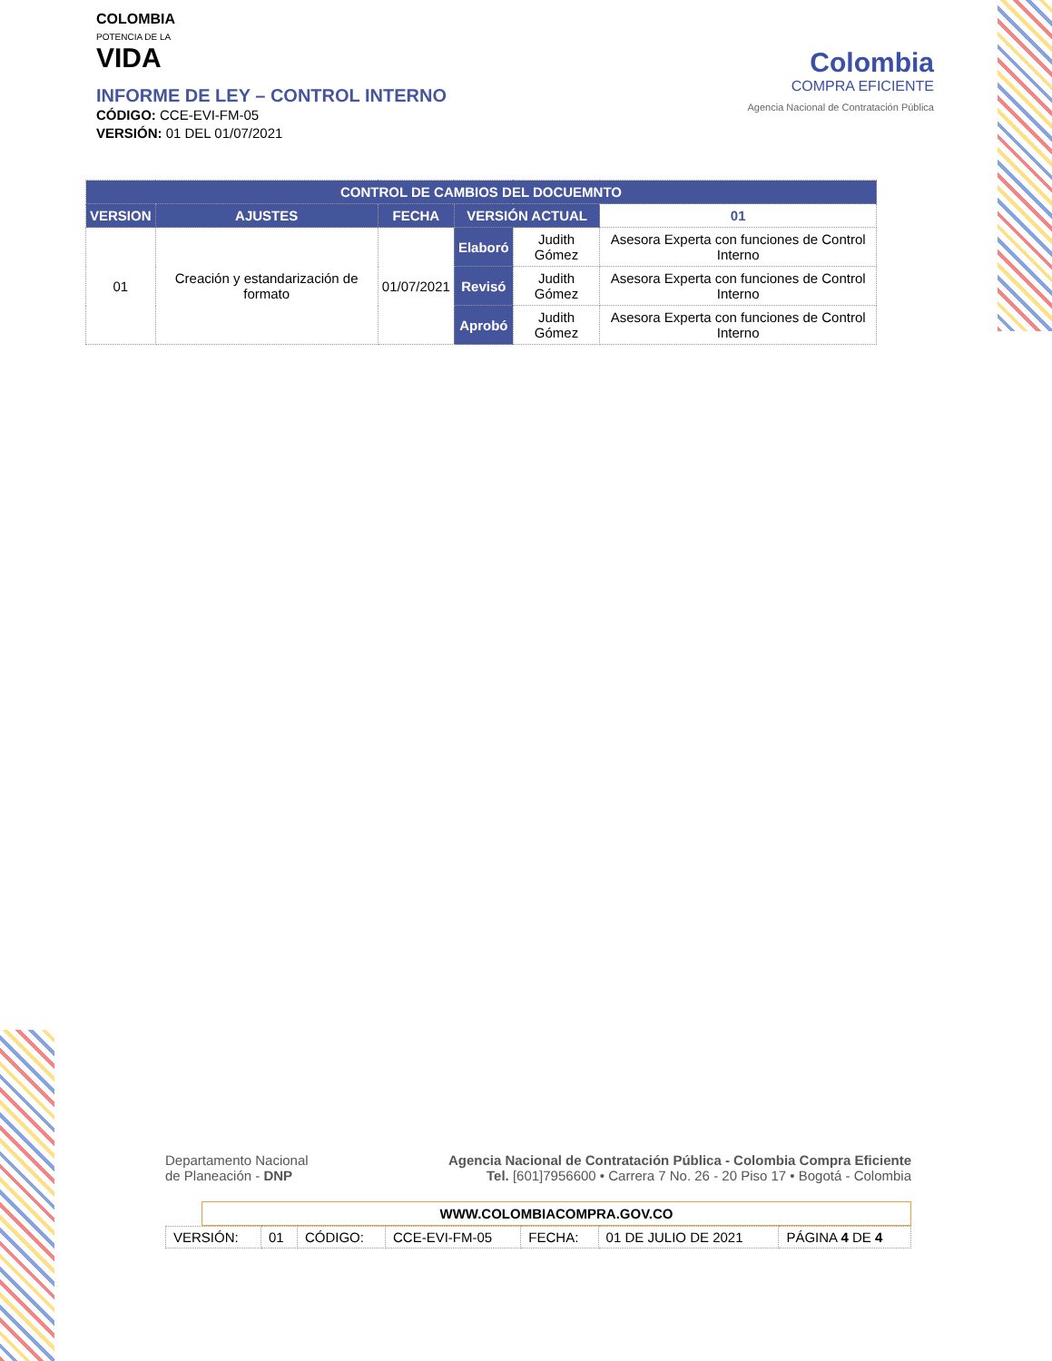COLOMBIA
POTENCIA DE LA
VIDA
INFORME DE LEY – CONTROL INTERNO
CÓDIGO: CCE-EVI-FM-05
VERSIÓN: 01 DEL 01/07/2021
Colombia
COMPRA EFICIENTE
Agencia Nacional de Contratación Pública
| CONTROL DE CAMBIOS DEL DOCUEMNTO | | | | | |
| --- | --- | --- | --- | --- | --- |
| VERSION | AJUSTES | FECHA | VERSIÓN ACTUAL | | 01 |
| 01 | Creación y estandarización de formato | 01/07/2021 | Elaboró | Judith Gómez | Asesora Experta con funciones de Control Interno |
| | | | Revisó | Judith Gómez | Asesora Experta con funciones de Control Interno |
| | | | Aprobó | Judith Gómez | Asesora Experta con funciones de Control Interno |
Departamento Nacional
de Planeación - DNP
Agencia Nacional de Contratación Pública - Colombia Compra Eficiente
Tel. [601]7956600 • Carrera 7 No. 26 - 20 Piso 17 • Bogotá - Colombia
WWW.COLOMBIACOMPRA.GOV.CO
| VERSIÓN: | 01 | CÓDIGO: | CCE-EVI-FM-05 | FECHA: | 01 DE JULIO DE 2021 | PÁGINA 4 DE 4 |